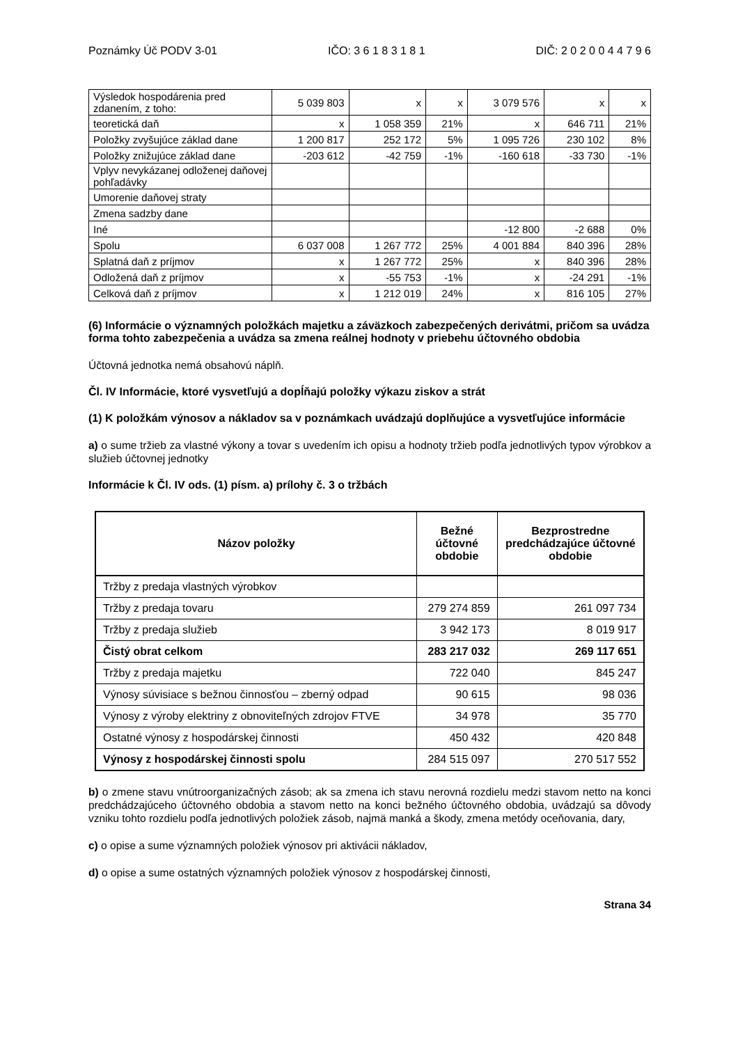Poznámky Úč PODV 3-01 IČO: 3 6 1 8 3 1 8 1 DIČ: 2 0 2 0 0 4 4 7 9 6
| Výsledok hospodárenia pred zdanením, z toho: | 5 039 803 | x | x | 3 079 576 | x | x |
| teoretická daň | x | 1 058 359 | 21% | x | 646 711 | 21% |
| Položky zvyšujúce základ dane | 1 200 817 | 252 172 | 5% | 1 095 726 | 230 102 | 8% |
| Položky znižujúce základ dane | -203 612 | -42 759 | -1% | -160 618 | -33 730 | -1% |
| Vplyv nevykázanej odloženej daňovej pohľadávky | | | | | | |
| Umorenie daňovej straty | | | | | | |
| Zmena sadzby dane | | | | | | |
| Iné | | | | -12 800 | -2 688 | 0% |
| Spolu | 6 037 008 | 1 267 772 | 25% | 4 001 884 | 840 396 | 28% |
| Splatná daň z príjmov | x | 1 267 772 | 25% | x | 840 396 | 28% |
| Odložená daň z príjmov | x | -55 753 | -1% | x | -24 291 | -1% |
| Celková daň z príjmov | x | 1 212 019 | 24% | x | 816 105 | 27% |
(6) Informácie o významných položkách majetku a záväzkoch zabezpečených derivátmi, pričom sa uvádza forma tohto zabezpečenia a uvádza sa zmena reálnej hodnoty v priebehu účtovného obdobia
Účtovná jednotka nemá obsahovú náplň.
Čl. IV Informácie, ktoré vysvetľujú a dopĺňajú položky výkazu ziskov a strát
(1) K položkám výnosov a nákladov sa v poznámkach uvádzajú doplňujúce a vysvetľujúce informácie
a) o sume tržieb za vlastné výkony a tovar s uvedením ich opisu a hodnoty tržieb podľa jednotlivých typov výrobkov a služieb účtovnej jednotky
Informácie k Čl. IV ods. (1) písm. a) prílohy č. 3 o tržbách
| Názov položky | Bežné účtovné obdobie | Bezprostredne predchádzajúce účtovné obdobie |
| --- | --- | --- |
| Tržby z predaja vlastných výrobkov | | |
| Tržby z predaja tovaru | 279 274 859 | 261 097 734 |
| Tržby z predaja služieb | 3 942 173 | 8 019 917 |
| Čistý obrat celkom | 283 217 032 | 269 117 651 |
| Tržby z predaja majetku | 722 040 | 845 247 |
| Výnosy súvisiace s bežnou činnosťou – zberný odpad | 90 615 | 98 036 |
| Výnosy z výroby elektriny z obnoviteľných zdrojov FTVE | 34 978 | 35 770 |
| Ostatné výnosy z hospodárskej činnosti | 450 432 | 420 848 |
| Výnosy z hospodárskej činnosti spolu | 284 515 097 | 270 517 552 |
b) o zmene stavu vnútroorganizačných zásob; ak sa zmena ich stavu nerovná rozdielu medzi stavom netto na konci predchádzajúceho účtovného obdobia a stavom netto na konci bežného účtovného obdobia, uvádzajú sa dôvody vzniku tohto rozdielu podľa jednotlivých položiek zásob, najmä manká a škody, zmena metódy oceňovania, dary,
c) o opise a sume významných položiek výnosov pri aktivácii nákladov,
d) o opise a sume ostatných významných položiek výnosov z hospodárskej činnosti,
Strana 34